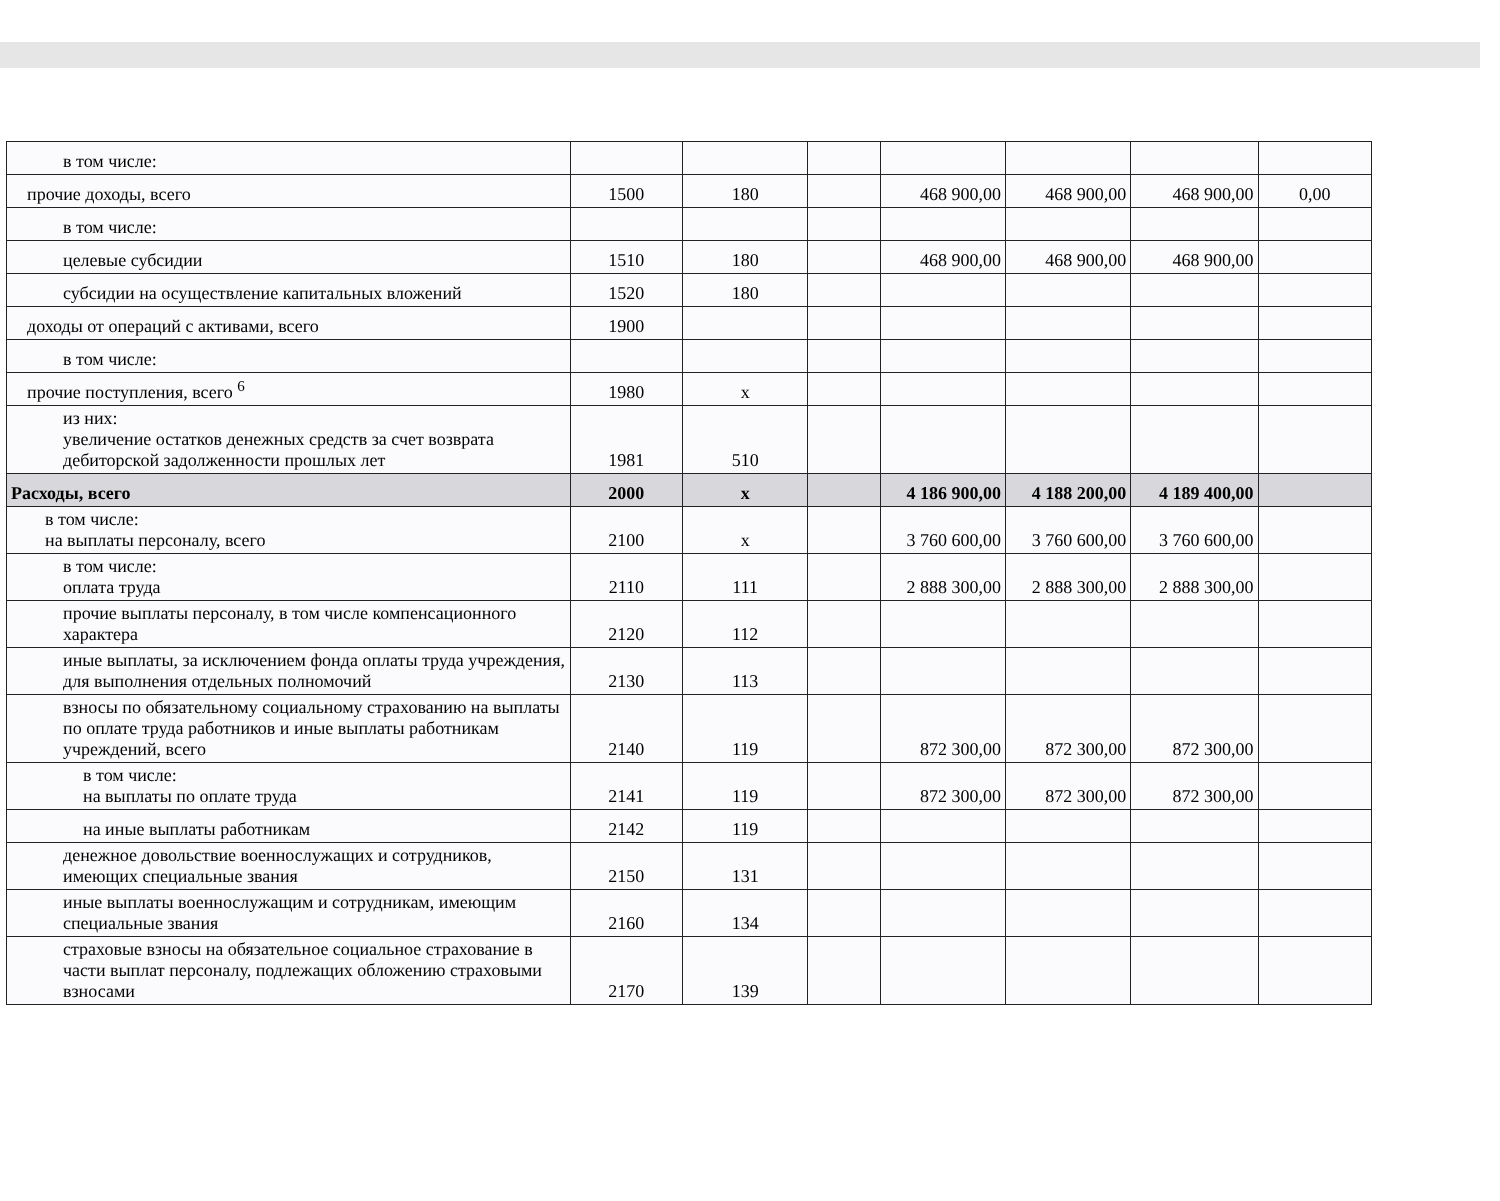| в том числе: | | | | | | | |
| прочие доходы, всего | 1500 | 180 | | 468 900,00 | 468 900,00 | 468 900,00 | 0,00 |
| в том числе: | | | | | | | |
| целевые субсидии | 1510 | 180 | | 468 900,00 | 468 900,00 | 468 900,00 | |
| субсидии на осуществление капитальных вложений | 1520 | 180 | | | | | |
| доходы от операций с активами, всего | 1900 | | | | | | |
| в том числе: | | | | | | | |
| прочие поступления, всего <sup>6</sup> | 1980 | x | | | | | |
| из них: увеличение остатков денежных средств за счет возврата дебиторской задолженности прошлых лет | 1981 | 510 | | | | | |
| Расходы, всего | 2000 | x | | 4 186 900,00 | 4 188 200,00 | 4 189 400,00 | |
| в том числе: на выплаты персоналу, всего | 2100 | x | | 3 760 600,00 | 3 760 600,00 | 3 760 600,00 | |
| в том числе: оплата труда | 2110 | 111 | | 2 888 300,00 | 2 888 300,00 | 2 888 300,00 | |
| прочие выплаты персоналу, в том числе компенсационного характера | 2120 | 112 | | | | | |
| иные выплаты, за исключением фонда оплаты труда учреждения, для выполнения отдельных полномочий | 2130 | 113 | | | | | |
| взносы по обязательному социальному страхованию на выплаты по оплате труда работников и иные выплаты работникам учреждений, всего | 2140 | 119 | | 872 300,00 | 872 300,00 | 872 300,00 | |
| в том числе: на выплаты по оплате труда | 2141 | 119 | | 872 300,00 | 872 300,00 | 872 300,00 | |
| на иные выплаты работникам | 2142 | 119 | | | | | |
| денежное довольствие военнослужащих и сотрудников, имеющих специальные звания | 2150 | 131 | | | | | |
| иные выплаты военнослужащим и сотрудникам, имеющим специальные звания | 2160 | 134 | | | | | |
| страховые взносы на обязательное социальное страхование в части выплат персоналу, подлежащих обложению страховыми взносами | 2170 | 139 | | | | | |